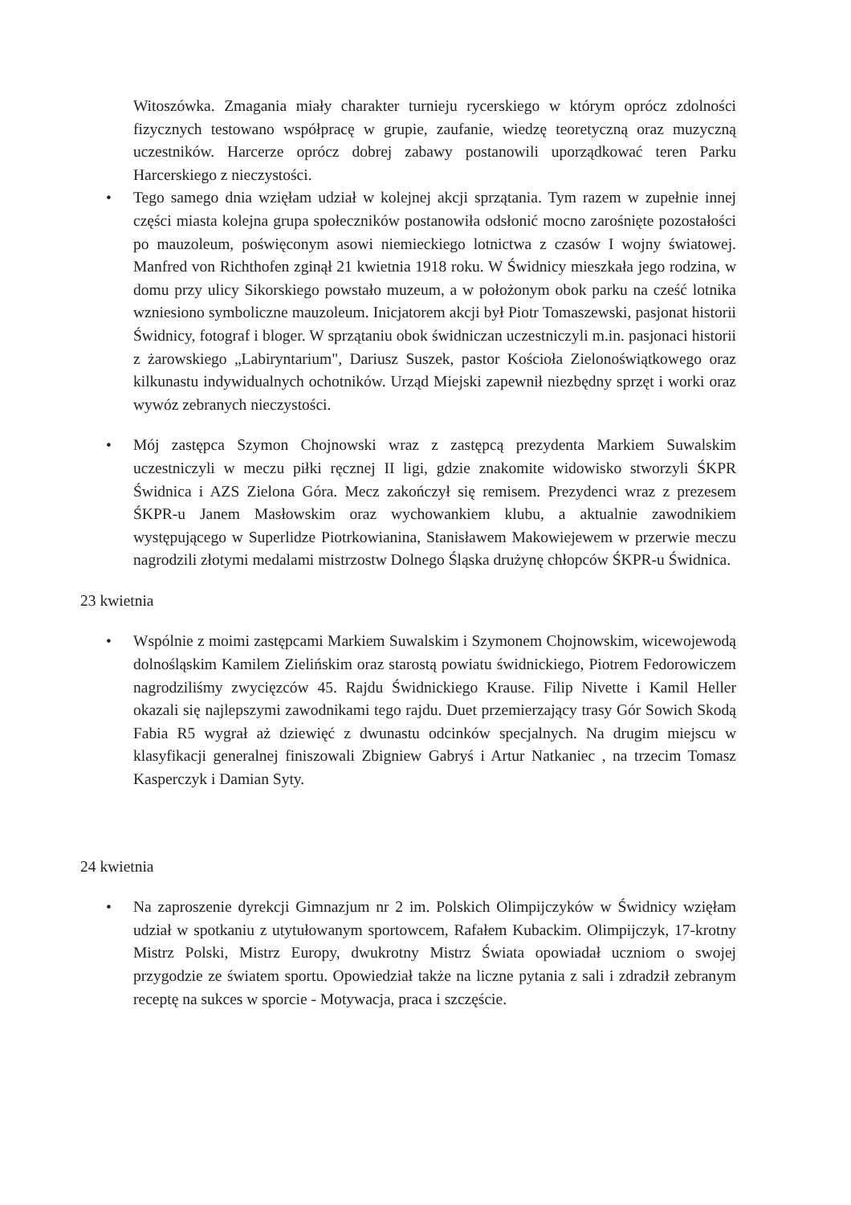Witoszówka. Zmagania miały charakter turnieju rycerskiego w którym oprócz zdolności fizycznych testowano współpracę w grupie, zaufanie, wiedzę teoretyczną oraz muzyczną uczestników. Harcerze oprócz dobrej zabawy postanowili uporządkować teren Parku Harcerskiego z nieczystości.
• Tego samego dnia wzięłam udział w kolejnej akcji sprzątania. Tym razem w zupełnie innej części miasta kolejna grupa społeczników postanowiła odsłonić mocno zarośnięte pozostałości po mauzoleum, poświęconym asowi niemieckiego lotnictwa z czasów I wojny światowej. Manfred von Richthofen zginął 21 kwietnia 1918 roku. W Świdnicy mieszkała jego rodzina, w domu przy ulicy Sikorskiego powstało muzeum, a w położonym obok parku na cześć lotnika wzniesiono symboliczne mauzoleum. Inicjatorem akcji był Piotr Tomaszewski, pasjonat historii Świdnicy, fotograf i bloger. W sprzątaniu obok świdniczan uczestniczyli m.in. pasjonaci historii z żarowskiego „Labiryntarium", Dariusz Suszek, pastor Kościoła Zielonoświątkowego oraz kilkunastu indywidualnych ochotników. Urząd Miejski zapewnił niezbędny sprzęt i worki oraz wywóz zebranych nieczystości.
• Mój zastępca Szymon Chojnowski wraz z zastępcą prezydenta Markiem Suwalskim uczestniczyli w meczu piłki ręcznej II ligi, gdzie znakomite widowisko stworzyli ŚKPR Świdnica i AZS Zielona Góra. Mecz zakończył się remisem. Prezydenci wraz z prezesem ŚKPR-u Janem Masłowskim oraz wychowankiem klubu, a aktualnie zawodnikiem występującego w Superlidze Piotrkowianina, Stanisławem Makowiejewem w przerwie meczu nagrodzili złotymi medalami mistrzostw Dolnego Śląska drużynę chłopców ŚKPR-u Świdnica.
23 kwietnia
• Wspólnie z moimi zastępcami Markiem Suwalskim i Szymonem Chojnowskim, wicewojewodą dolnośląskim Kamilem Zielińskim oraz starostą powiatu świdnickiego, Piotrem Fedorowiczem nagrodziliśmy zwycięzców 45. Rajdu Świdnickiego Krause. Filip Nivette i Kamil Heller okazali się najlepszymi zawodnikami tego rajdu. Duet przemierzający trasy Gór Sowich Skodą Fabia R5 wygrał aż dziewięć z dwunastu odcinków specjalnych. Na drugim miejscu w klasyfikacji generalnej finiszowali Zbigniew Gabryś i Artur Natkaniec , na trzecim Tomasz Kasperczyk i Damian Syty.
24 kwietnia
• Na zaproszenie dyrekcji Gimnazjum nr 2 im. Polskich Olimpijczyków w Świdnicy wzięłam udział w spotkaniu z utytułowanym sportowcem, Rafałem Kubackim. Olimpijczyk, 17-krotny Mistrz Polski, Mistrz Europy, dwukrotny Mistrz Świata opowiadał uczniom o swojej przygodzie ze światem sportu. Opowiedział także na liczne pytania z sali i zdradził zebranym receptę na sukces w sporcie - Motywacja, praca i szczęście.